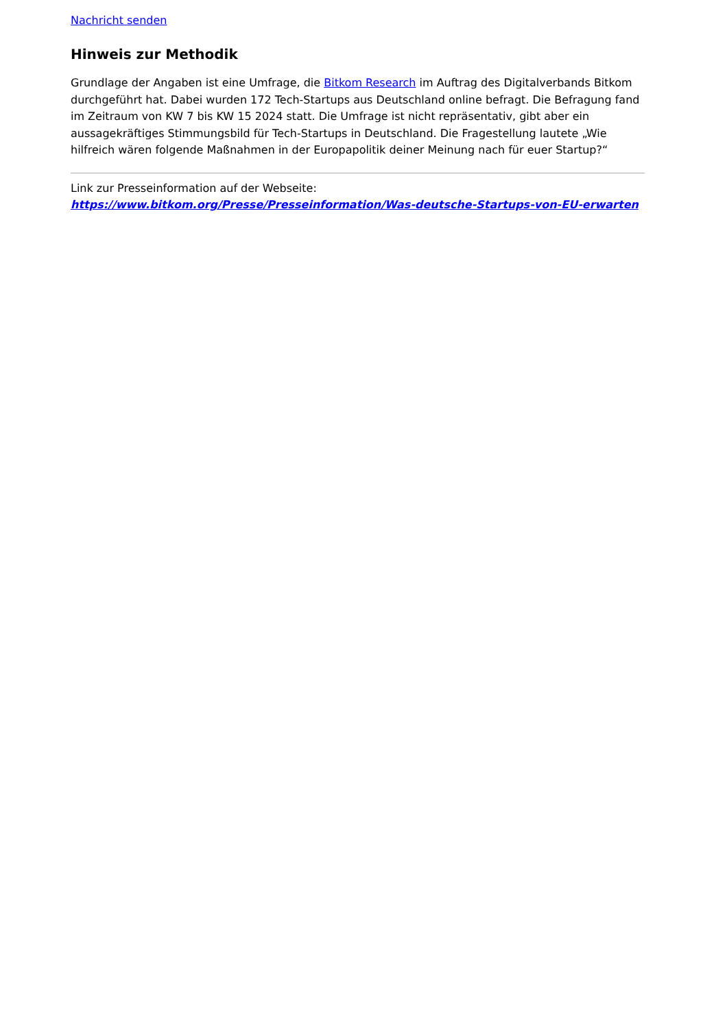Nachricht senden
Hinweis zur Methodik
Grundlage der Angaben ist eine Umfrage, die Bitkom Research im Auftrag des Digitalverbands Bitkom durchgeführt hat. Dabei wurden 172 Tech-Startups aus Deutschland online befragt. Die Befragung fand im Zeitraum von KW 7 bis KW 15 2024 statt. Die Umfrage ist nicht repräsentativ, gibt aber ein aussagekräftiges Stimmungsbild für Tech-Startups in Deutschland. Die Fragestellung lautete „Wie hilfreich wären folgende Maßnahmen in der Europapolitik deiner Meinung nach für euer Startup?“
Link zur Presseinformation auf der Webseite:
https://www.bitkom.org/Presse/Presseinformation/Was-deutsche-Startups-von-EU-erwarten